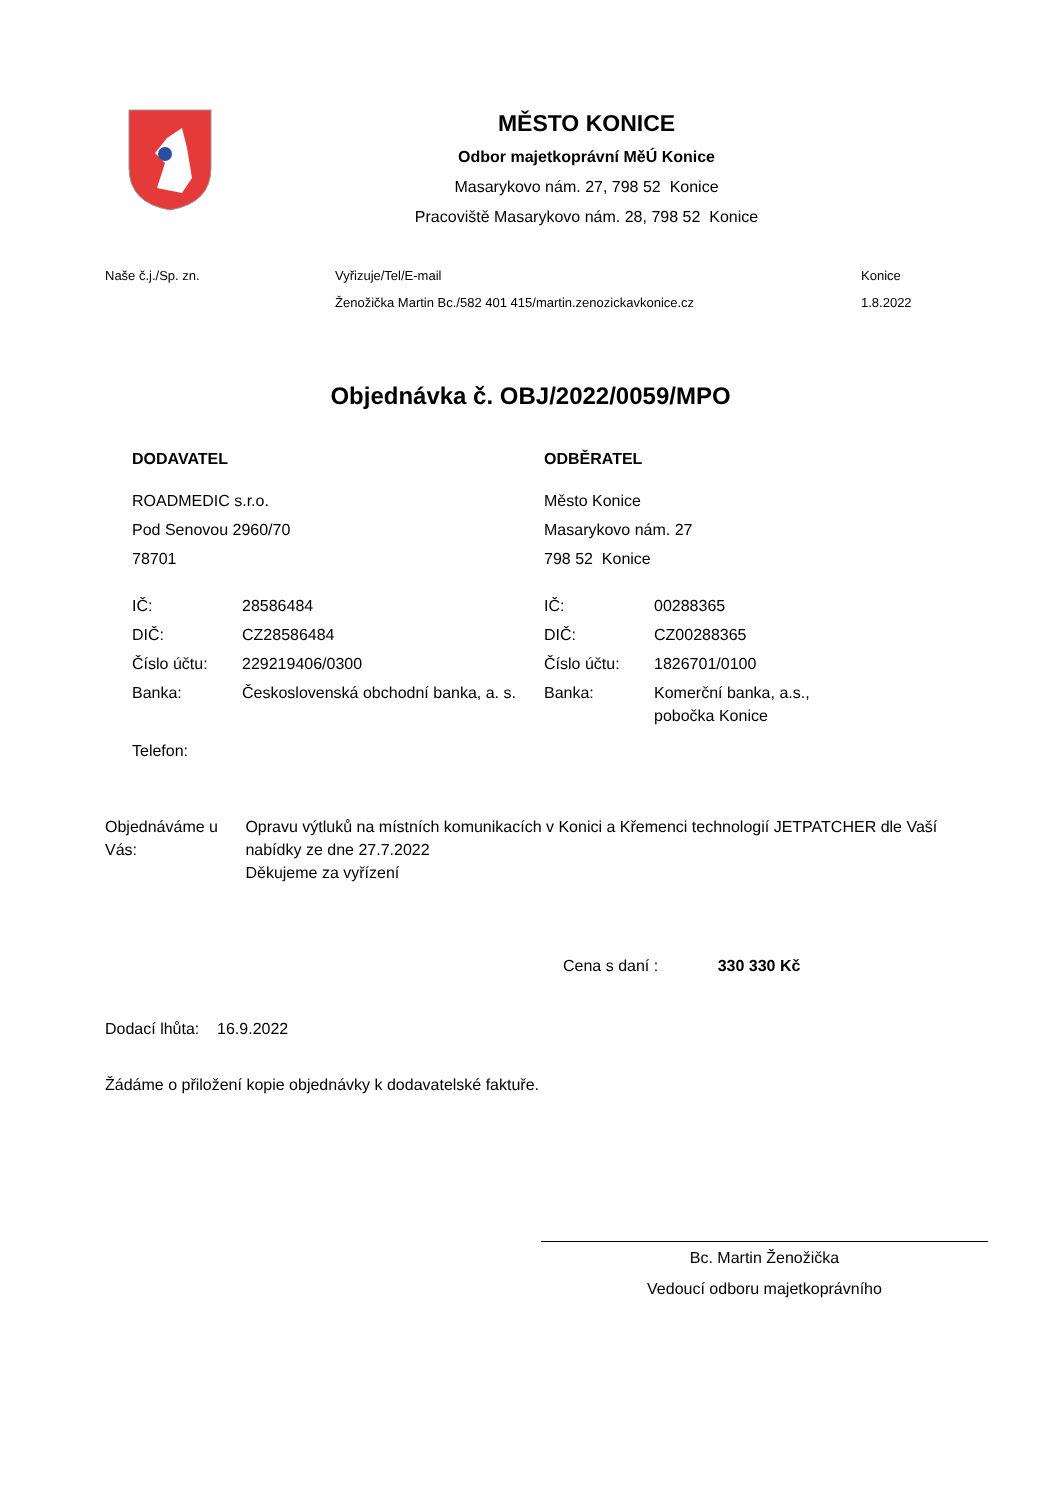MĚSTO KONICE
Odbor majetkoprávní MěÚ Konice
Masarykovo nám. 27, 798 52 Konice
Pracoviště Masarykovo nám. 28, 798 52 Konice
| Naše č.j./Sp. zn. | Vyřizuje/Tel/E-mail | Konice |
| | Ženožička Martin Bc./582 401 415/martin.zenozickavkonice.cz | 1.8.2022 |
Objednávka č. OBJ/2022/0059/MPO
DODAVATEL
ROADMEDIC s.r.o.
Pod Senovou 2960/70
78701
| IČ: | 28586484 |
| DIČ: | CZ28586484 |
| Číslo účtu: | 229219406/0300 |
| Banka: | Československá obchodní banka, a. s. |
| Telefon: | |
ODBĚRATEL
Město Konice
Masarykovo nám. 27
798 52 Konice
| IČ: | 00288365 |
| DIČ: | CZ00288365 |
| Číslo účtu: | 1826701/0100 |
| Banka: | Komerční banka, a.s., pobočka Konice |
Objednáváme u Vás: Opravu výtluků na místních komunikacích v Konici a Křemenci technologií JETPATCHER dle Vaší nabídky ze dne 27.7.2022
Děkujeme za vyřízení
Cena s daní : 330 330 Kč
Dodací lhůta: 16.9.2022
Žádáme o přiložení kopie objednávky k dodavatelské faktuře.
Bc. Martin Ženožička
Vedoucí odboru majetkoprávního